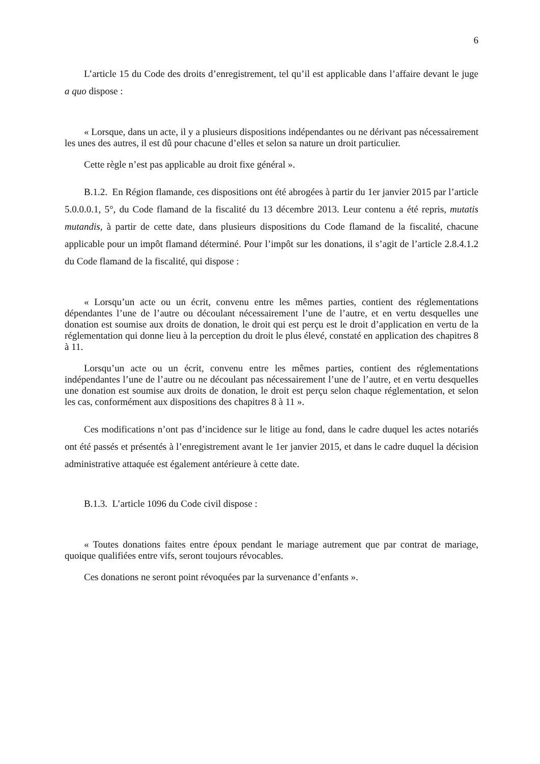6
L’article 15 du Code des droits d’enregistrement, tel qu’il est applicable dans l’affaire devant le juge a quo dispose :
« Lorsque, dans un acte, il y a plusieurs dispositions indépendantes ou ne dérivant pas nécessairement les unes des autres, il est dû pour chacune d’elles et selon sa nature un droit particulier.
Cette règle n’est pas applicable au droit fixe général ».
B.1.2. En Région flamande, ces dispositions ont été abrogées à partir du 1er janvier 2015 par l’article 5.0.0.0.1, 5°, du Code flamand de la fiscalité du 13 décembre 2013. Leur contenu a été repris, mutatis mutandis, à partir de cette date, dans plusieurs dispositions du Code flamand de la fiscalité, chacune applicable pour un impôt flamand déterminé. Pour l’impôt sur les donations, il s’agit de l’article 2.8.4.1.2 du Code flamand de la fiscalité, qui dispose :
« Lorsqu’un acte ou un écrit, convenu entre les mêmes parties, contient des réglementations dépendantes l’une de l’autre ou découlant nécessairement l’une de l’autre, et en vertu desquelles une donation est soumise aux droits de donation, le droit qui est perçu est le droit d’application en vertu de la réglementation qui donne lieu à la perception du droit le plus élevé, constaté en application des chapitres 8 à 11.
Lorsqu’un acte ou un écrit, convenu entre les mêmes parties, contient des réglementations indépendantes l’une de l’autre ou ne découlant pas nécessairement l’une de l’autre, et en vertu desquelles une donation est soumise aux droits de donation, le droit est perçu selon chaque réglementation, et selon les cas, conformément aux dispositions des chapitres 8 à 11 ».
Ces modifications n’ont pas d’incidence sur le litige au fond, dans le cadre duquel les actes notariés ont été passés et présentés à l’enregistrement avant le 1er janvier 2015, et dans le cadre duquel la décision administrative attaquée est également antérieure à cette date.
B.1.3. L’article 1096 du Code civil dispose :
« Toutes donations faites entre époux pendant le mariage autrement que par contrat de mariage, quoique qualifiées entre vifs, seront toujours révocables.
Ces donations ne seront point révoquées par la survenance d’enfants ».